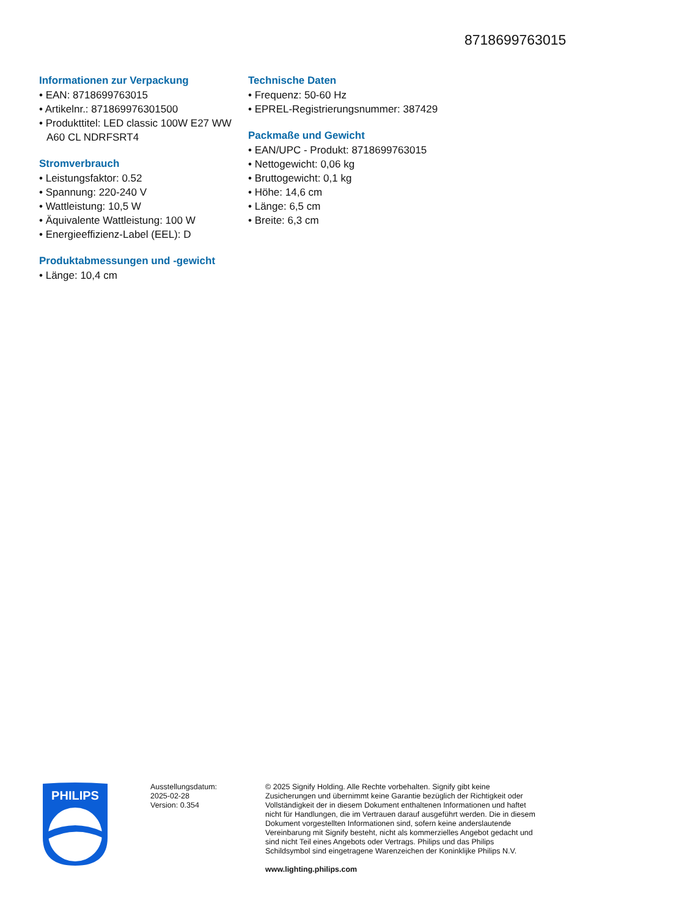8718699763015
Informationen zur Verpackung
• EAN: 8718699763015
• Artikelnr.: 871869976301500
• Produkttitel: LED classic 100W E27 WW A60 CL NDRFSRT4
Stromverbrauch
• Leistungsfaktor: 0.52
• Spannung: 220-240 V
• Wattleistung: 10,5 W
• Äquivalente Wattleistung: 100 W
• Energieeffizienz-Label (EEL): D
Produktabmessungen und -gewicht
• Länge: 10,4 cm
Technische Daten
• Frequenz: 50-60 Hz
• EPREL-Registrierungsnummer: 387429
Packmaße und Gewicht
• EAN/UPC - Produkt: 8718699763015
• Nettogewicht: 0,06 kg
• Bruttogewicht: 0,1 kg
• Höhe: 14,6 cm
• Länge: 6,5 cm
• Breite: 6,3 cm
PHILIPS
Ausstellungsdatum:
2025-02-28
Version: 0.354
© 2025 Signify Holding. Alle Rechte vorbehalten. Signify gibt keine Zusicherungen und übernimmt keine Garantie bezüglich der Richtigkeit oder Vollständigkeit der in diesem Dokument enthaltenen Informationen und haftet nicht für Handlungen, die im Vertrauen darauf ausgeführt werden. Die in diesem Dokument vorgestellten Informationen sind, sofern keine anderslautende Vereinbarung mit Signify besteht, nicht als kommerzielles Angebot gedacht und sind nicht Teil eines Angebots oder Vertrags. Philips und das Philips Schildsymbol sind eingetragene Warenzeichen der Koninklijke Philips N.V.
www.lighting.philips.com